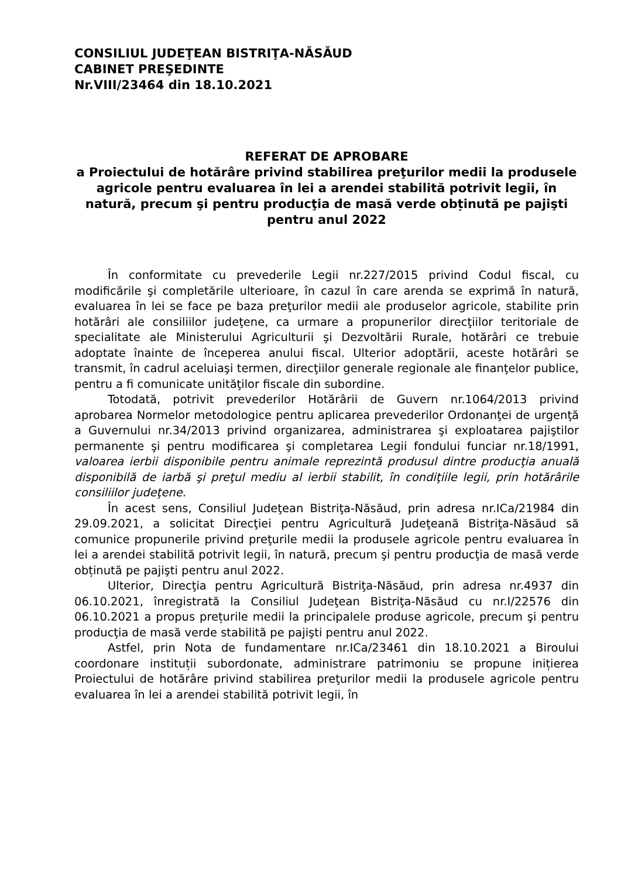CONSILIUL JUDEŢEAN BISTRIŢA-NĂSĂUD
CABINET PREŞEDINTE
Nr.VIII/23464 din 18.10.2021
REFERAT DE APROBARE
a Proiectului de hotărâre privind stabilirea preţurilor medii la produsele agricole pentru evaluarea în lei a arendei stabilită potrivit legii, în natură, precum şi pentru producţia de masă verde obținută pe pajişti pentru anul 2022
În conformitate cu prevederile Legii nr.227/2015 privind Codul fiscal, cu modificările şi completările ulterioare, în cazul în care arenda se exprimă în natură, evaluarea în lei se face pe baza preţurilor medii ale produselor agricole, stabilite prin hotărâri ale consiliilor judeţene, ca urmare a propunerilor direcţiilor teritoriale de specialitate ale Ministerului Agriculturii şi Dezvoltării Rurale, hotărâri ce trebuie adoptate înainte de începerea anului fiscal. Ulterior adoptării, aceste hotărâri se transmit, în cadrul aceluiaşi termen, direcţiilor generale regionale ale finanţelor publice, pentru a fi comunicate unităţilor fiscale din subordine.
Totodată, potrivit prevederilor Hotărârii de Guvern nr.1064/2013 privind aprobarea Normelor metodologice pentru aplicarea prevederilor Ordonanţei de urgenţă a Guvernului nr.34/2013 privind organizarea, administrarea şi exploatarea pajiştilor permanente şi pentru modificarea şi completarea Legii fondului funciar nr.18/1991, valoarea ierbii disponibile pentru animale reprezintă produsul dintre producţia anuală disponibilă de iarbă şi preţul mediu al ierbii stabilit, în condiţiile legii, prin hotărârile consiliilor judeţene.
În acest sens, Consiliul Judeţean Bistriţa-Năsăud, prin adresa nr.ICa/21984 din 29.09.2021, a solicitat Direcţiei pentru Agricultură Judeţeană Bistriţa-Năsăud să comunice propunerile privind preţurile medii la produsele agricole pentru evaluarea în lei a arendei stabilită potrivit legii, în natură, precum şi pentru producţia de masă verde obținută pe pajişti pentru anul 2022.
Ulterior, Direcţia pentru Agricultură Bistriţa-Năsăud, prin adresa nr.4937 din 06.10.2021, înregistrată la Consiliul Judeţean Bistriţa-Năsăud cu nr.I/22576 din 06.10.2021 a propus prețurile medii la principalele produse agricole, precum şi pentru producţia de masă verde stabilită pe pajişti pentru anul 2022.
Astfel, prin Nota de fundamentare nr.ICa/23461 din 18.10.2021 a Biroului coordonare instituții subordonate, administrare patrimoniu se propune inițierea Proiectului de hotărâre privind stabilirea preţurilor medii la produsele agricole pentru evaluarea în lei a arendei stabilită potrivit legii, în